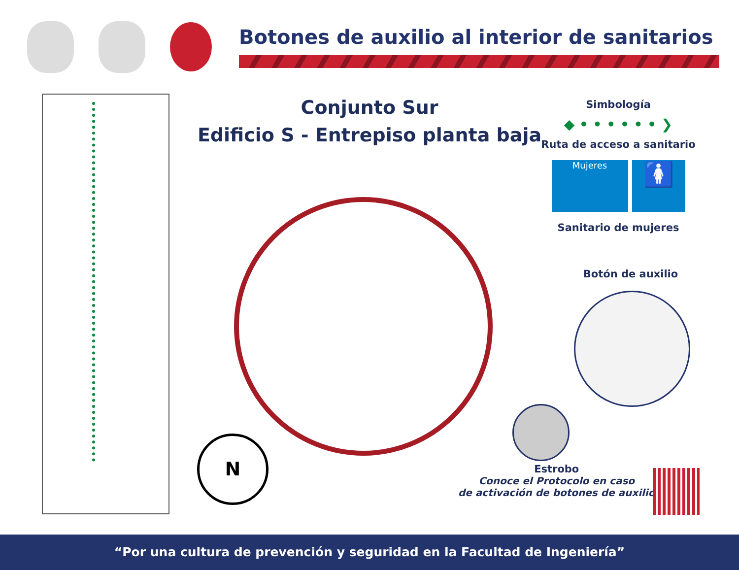Botones de auxilio al interior de sanitarios
Conjunto Sur
Edificio S - Entrepiso planta baja
Simbología
◆ • • • • • • ❯
Ruta de acceso a sanitario
Mujeres
🚺
Sanitario de mujeres
Botón de auxilio
N
Estrobo
Conoce el Protocolo en caso
de activación de botones de auxilio
“Por una cultura de prevención y seguridad en la Facultad de Ingeniería”